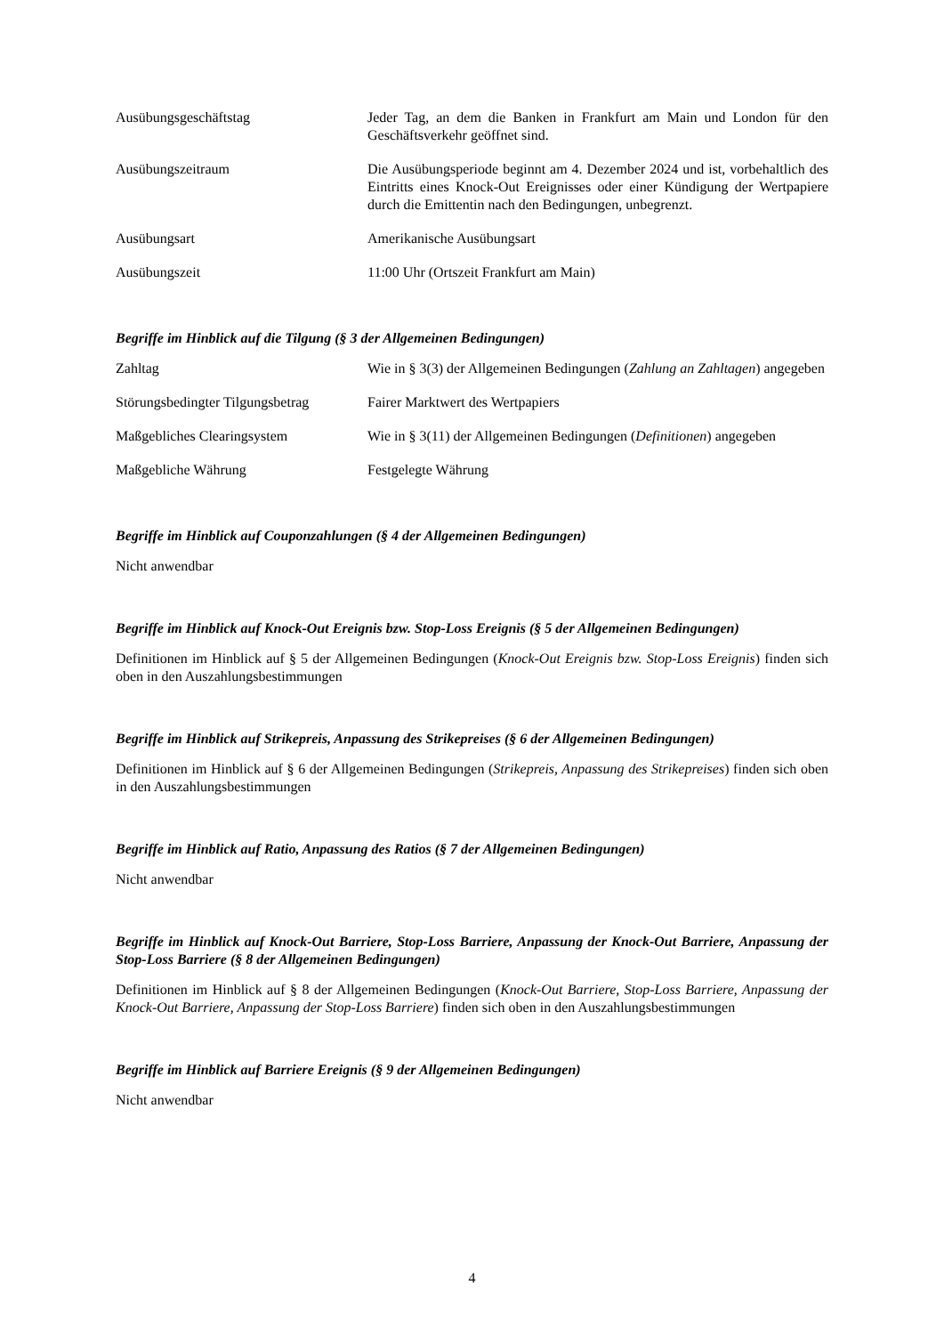| Ausübungsgeschäftstag | Jeder Tag, an dem die Banken in Frankfurt am Main und London für den Geschäftsverkehr geöffnet sind. |
| Ausübungszeitraum | Die Ausübungsperiode beginnt am 4. Dezember 2024 und ist, vorbehaltlich des Eintritts eines Knock-Out Ereignisses oder einer Kündigung der Wertpapiere durch die Emittentin nach den Bedingungen, unbegrenzt. |
| Ausübungsart | Amerikanische Ausübungsart |
| Ausübungszeit | 11:00 Uhr (Ortszeit Frankfurt am Main) |
Begriffe im Hinblick auf die Tilgung (§ 3 der Allgemeinen Bedingungen)
| Zahltag | Wie in § 3(3) der Allgemeinen Bedingungen ( Zahlung an Zahltagen ) angegeben |
| Störungsbedingter Tilgungsbetrag | Fairer Marktwert des Wertpapiers |
| Maßgebliches Clearingsystem | Wie in § 3(11) der Allgemeinen Bedingungen ( Definitionen ) angegeben |
| Maßgebliche Währung | Festgelegte Währung |
Begriffe im Hinblick auf Couponzahlungen (§ 4 der Allgemeinen Bedingungen)
Nicht anwendbar
Begriffe im Hinblick auf Knock-Out Ereignis bzw. Stop-Loss Ereignis (§ 5 der Allgemeinen Bedingungen)
Definitionen im Hinblick auf § 5 der Allgemeinen Bedingungen (Knock-Out Ereignis bzw. Stop-Loss Ereignis) finden sich oben in den Auszahlungsbestimmungen
Begriffe im Hinblick auf Strikepreis, Anpassung des Strikepreises (§ 6 der Allgemeinen Bedingungen)
Definitionen im Hinblick auf § 6 der Allgemeinen Bedingungen (Strikepreis, Anpassung des Strikepreises) finden sich oben in den Auszahlungsbestimmungen
Begriffe im Hinblick auf Ratio, Anpassung des Ratios (§ 7 der Allgemeinen Bedingungen)
Nicht anwendbar
Begriffe im Hinblick auf Knock-Out Barriere, Stop-Loss Barriere, Anpassung der Knock-Out Barriere, Anpassung der Stop-Loss Barriere (§ 8 der Allgemeinen Bedingungen)
Definitionen im Hinblick auf § 8 der Allgemeinen Bedingungen (Knock-Out Barriere, Stop-Loss Barriere, Anpassung der Knock-Out Barriere, Anpassung der Stop-Loss Barriere) finden sich oben in den Auszahlungsbestimmungen
Begriffe im Hinblick auf Barriere Ereignis (§ 9 der Allgemeinen Bedingungen)
Nicht anwendbar
4